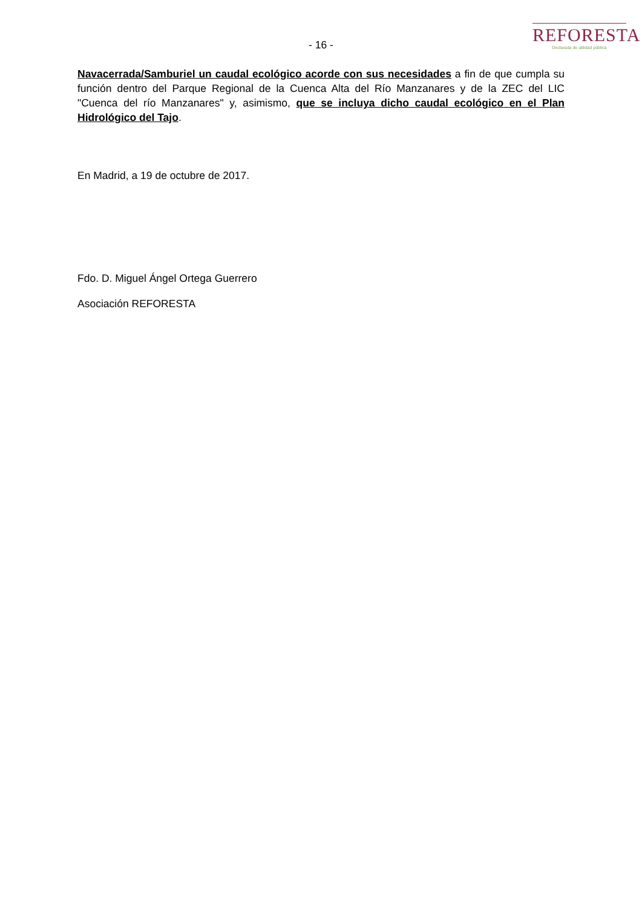- 16 -
REFORESTA
Declarada de utilidad pública
Navacerrada/Samburiel un caudal ecológico acorde con sus necesidades a fin de que cumpla su función dentro del Parque Regional de la Cuenca Alta del Río Manzanares y de la ZEC del LIC "Cuenca del río Manzanares" y, asimismo, que se incluya dicho caudal ecológico en el Plan Hidrológico del Tajo.
En Madrid, a 19 de octubre de 2017.
Fdo. D. Miguel Ángel Ortega Guerrero
Asociación REFORESTA